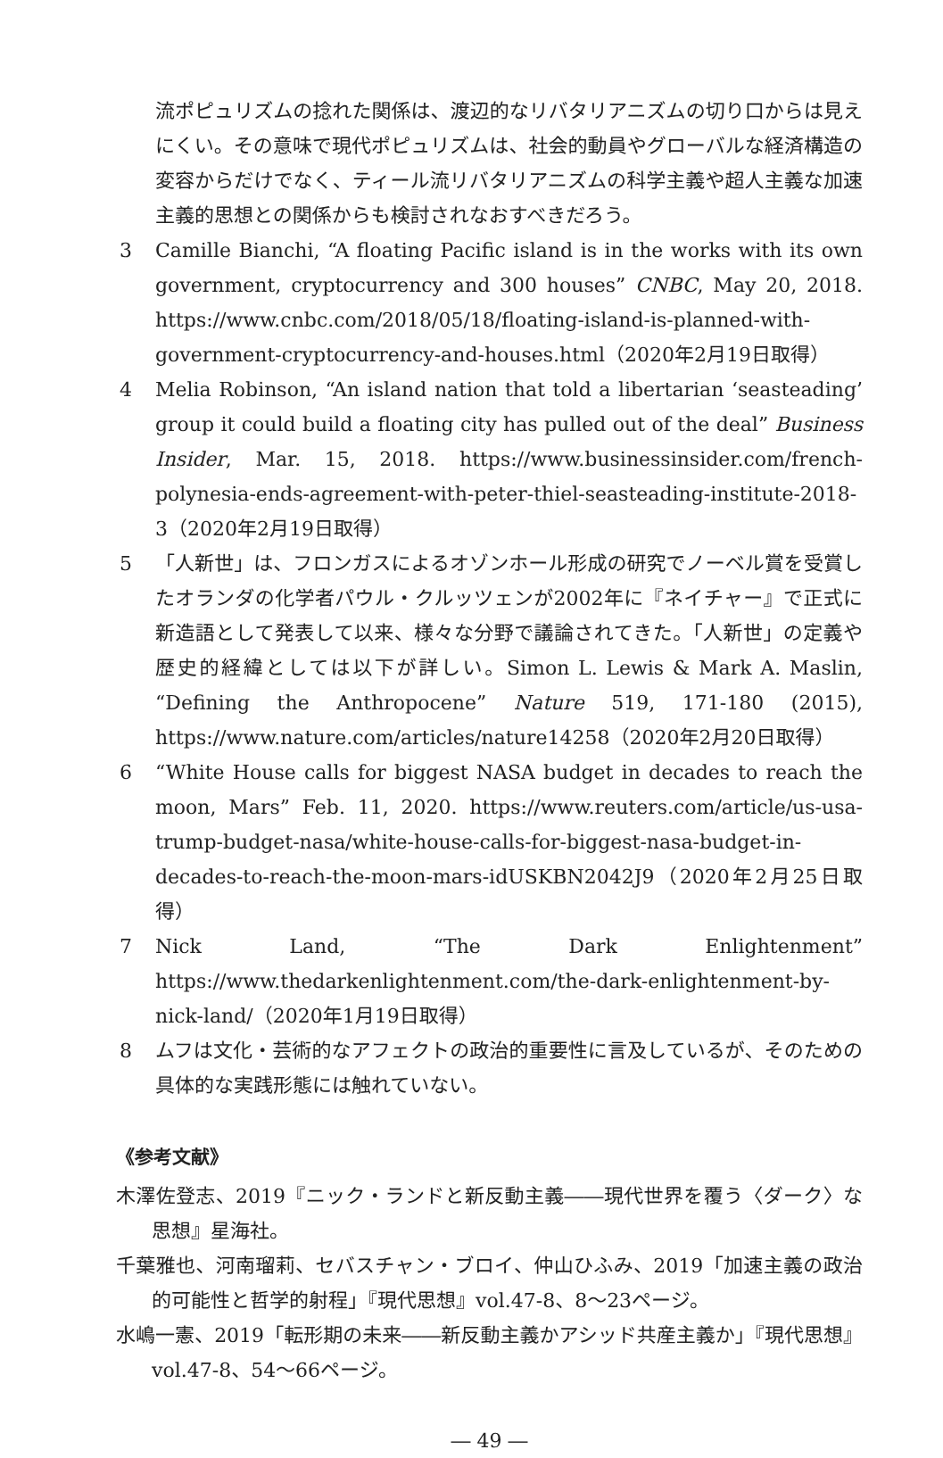流ポピュリズムの捻れた関係は、渡辺的なリバタリアニズムの切り口からは見えにくい。その意味で現代ポピュリズムは、社会的動員やグローバルな経済構造の変容からだけでなく、ティール流リバタリアニズムの科学主義や超人主義な加速主義的思想との関係からも検討されなおすべきだろう。
3 Camille Bianchi, “A floating Pacific island is in the works with its own government, cryptocurrency and 300 houses” CNBC, May 20, 2018. https://www.cnbc.com/2018/05/18/floating-island-is-planned-with-government-cryptocurrency-and-houses.html（2020年2月19日取得）
4 Melia Robinson, “An island nation that told a libertarian ‘seasteading’ group it could build a floating city has pulled out of the deal” Business Insider, Mar. 15, 2018. https://www.businessinsider.com/french-polynesia-ends-agreement-with-peter-thiel-seasteading-institute-2018-3（2020年2月19日取得）
5 「人新世」は、フロンガスによるオゾンホール形成の研究でノーベル賞を受賞したオランダの化学者パウル・クルッツェンが2002年に『ネイチャー』で正式に新造語として発表して以来、様々な分野で議論されてきた。「人新世」の定義や歴史的経緯としては以下が詳しい。Simon L. Lewis & Mark A. Maslin, “Defining the Anthropocene” Nature 519, 171-180 (2015), https://www.nature.com/articles/nature14258（2020年2月20日取得）
6 “White House calls for biggest NASA budget in decades to reach the moon, Mars” Feb. 11, 2020. https://www.reuters.com/article/us-usa-trump-budget-nasa/white-house-calls-for-biggest-nasa-budget-in-decades-to-reach-the-moon-mars-idUSKBN2042J9（2020年2月25日取得）
7 Nick Land, “The Dark Enlightenment” https://www.thedarkenlightenment.com/the-dark-enlightenment-by-nick-land/（2020年1月19日取得）
8 ムフは文化・芸術的なアフェクトの政治的重要性に言及しているが、そのための具体的な実践形態には触れていない。
《参考文献》
木澤佐登志、2019『ニック・ランドと新反動主義――現代世界を覆う〈ダーク〉な思想』星海社。
千葉雅也、河南瑠莉、セバスチャン・ブロイ、仲山ひふみ、2019「加速主義の政治的可能性と哲学的射程」『現代思想』vol.47-8、8～23ページ。
水嶋一憲、2019「転形期の未来――新反動主義かアシッド共産主義か」『現代思想』vol.47-8、54～66ページ。
― 49 ―